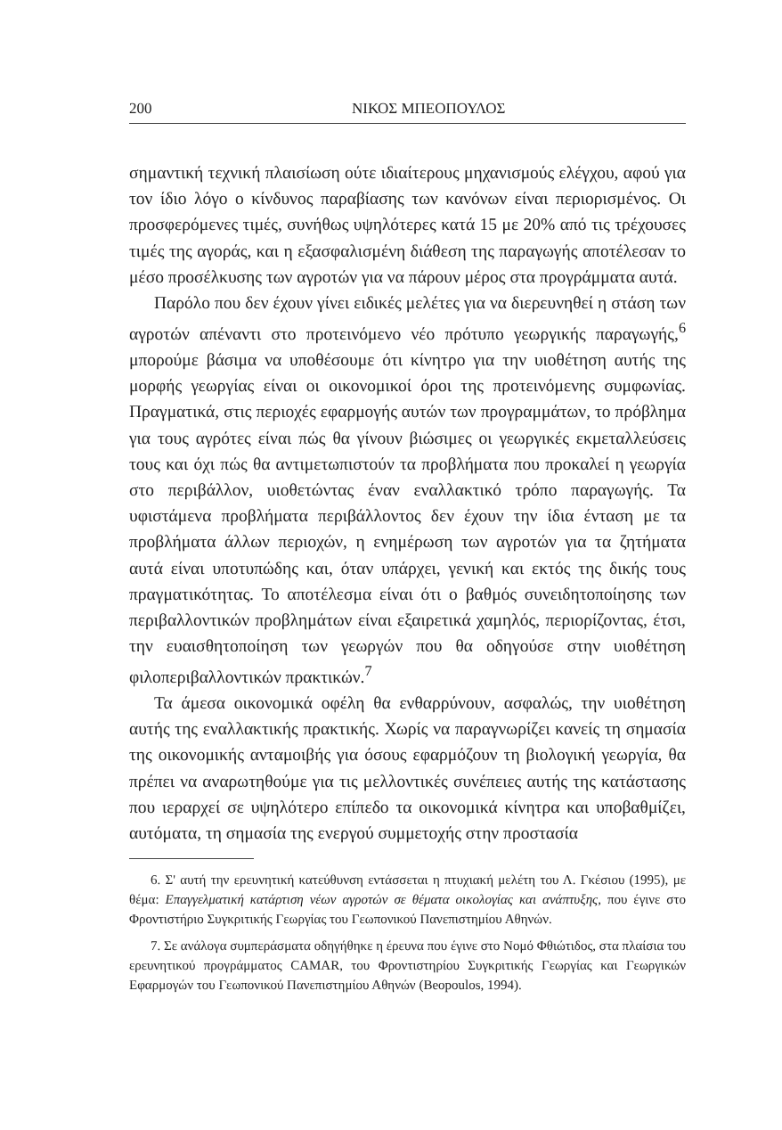200 ΝΙΚΟΣ ΜΠΕΟΠΟΥΛΟΣ
σημαντική τεχνική πλαισίωση ούτε ιδιαίτερους μηχανισμούς ελέγχου, αφού για τον ίδιο λόγο ο κίνδυνος παραβίασης των κανόνων είναι περιορισμένος. Οι προσφερόμενες τιμές, συνήθως υψηλότερες κατά 15 με 20% από τις τρέχουσες τιμές της αγοράς, και η εξασφαλισμένη διάθεση της παραγωγής αποτέλεσαν το μέσο προσέλκυσης των αγροτών για να πάρουν μέρος στα προγράμματα αυτά.
Παρόλο που δεν έχουν γίνει ειδικές μελέτες για να διερευνηθεί η στάση των αγροτών απέναντι στο προτεινόμενο νέο πρότυπο γεωργικής παραγωγής,<sup>6</sup> μπορούμε βάσιμα να υποθέσουμε ότι κίνητρο για την υιοθέτηση αυτής της μορφής γεωργίας είναι οι οικονομικοί όροι της προτεινόμενης συμφωνίας. Πραγματικά, στις περιοχές εφαρμογής αυτών των προγραμμάτων, το πρόβλημα για τους αγρότες είναι πώς θα γίνουν βιώσιμες οι γεωργικές εκμεταλλεύσεις τους και όχι πώς θα αντιμετωπιστούν τα προβλήματα που προκαλεί η γεωργία στο περιβάλλον, υιοθετώντας έναν εναλλακτικό τρόπο παραγωγής. Τα υφιστάμενα προβλήματα περιβάλλοντος δεν έχουν την ίδια ένταση με τα προβλήματα άλλων περιοχών, η ενημέρωση των αγροτών για τα ζητήματα αυτά είναι υποτυπώδης και, όταν υπάρχει, γενική και εκτός της δικής τους πραγματικότητας. Το αποτέλεσμα είναι ότι ο βαθμός συνειδητοποίησης των περιβαλλοντικών προβλημάτων είναι εξαιρετικά χαμηλός, περιορίζοντας, έτσι, την ευαισθητοποίηση των γεωργών που θα οδηγούσε στην υιοθέτηση φιλοπεριβαλλοντικών πρακτικών.<sup>7</sup>
Τα άμεσα οικονομικά οφέλη θα ενθαρρύνουν, ασφαλώς, την υιοθέτηση αυτής της εναλλακτικής πρακτικής. Χωρίς να παραγνωρίζει κανείς τη σημασία της οικονομικής ανταμοιβής για όσους εφαρμόζουν τη βιολογική γεωργία, θα πρέπει να αναρωτηθούμε για τις μελλοντικές συνέπειες αυτής της κατάστασης που ιεραρχεί σε υψηλότερο επίπεδο τα οικονομικά κίνητρα και υποβαθμίζει, αυτόματα, τη σημασία της ενεργού συμμετοχής στην προστασία
6. Σ' αυτή την ερευνητική κατεύθυνση εντάσσεται η πτυχιακή μελέτη του Λ. Γκέσιου (1995), με θέμα: Επαγγελματική κατάρτιση νέων αγροτών σε θέματα οικολογίας και ανάπτυξης, που έγινε στο Φροντιστήριο Συγκριτικής Γεωργίας του Γεωπονικού Πανεπιστημίου Αθηνών.
7. Σε ανάλογα συμπεράσματα οδηγήθηκε η έρευνα που έγινε στο Νομό Φθιώτιδος, στα πλαίσια του ερευνητικού προγράμματος CAMAR, του Φροντιστηρίου Συγκριτικής Γεωργίας και Γεωργικών Εφαρμογών του Γεωπονικού Πανεπιστημίου Αθηνών (Beopoulos, 1994).